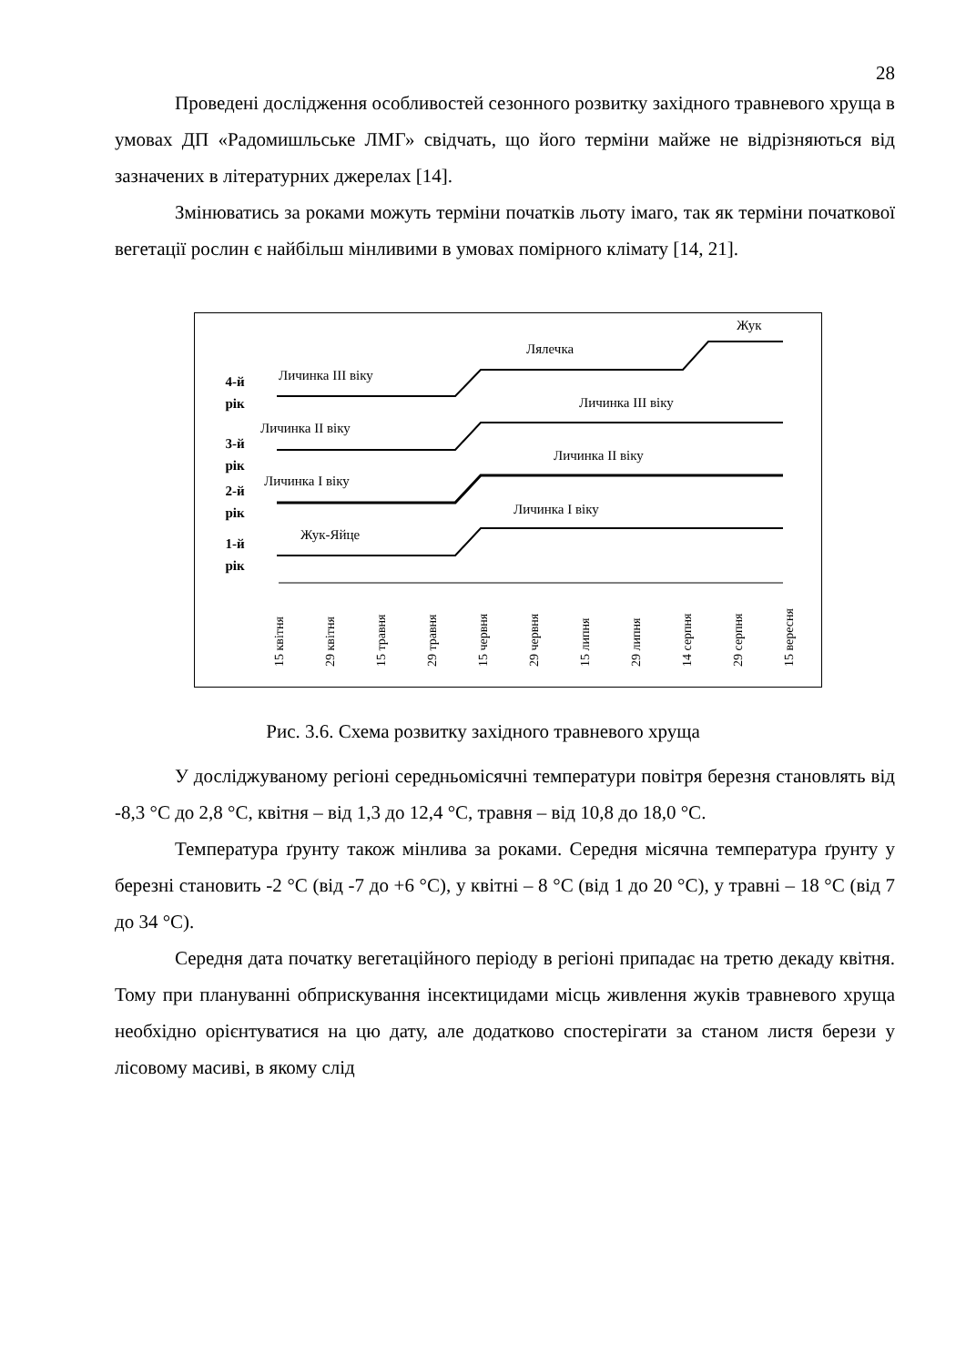28
Проведені дослідження особливостей сезонного розвитку західного травневого хруща в умовах ДП «Радомишльське ЛМГ» свідчать, що його терміни майже не відрізняються від зазначених в літературних джерелах [14].
Змінюватись за роками можуть терміни початків льоту імаго, так як терміни початкової вегетації рослин є найбільш мінливими в умовах помірного клімату [14, 21].
4-й
рік
3-й
рік
2-й
рік
1-й
рік
Личинка III віку
Лялечка
Жук
Личинка II віку
Личинка III віку
Личинка I віку
Личинка II віку
Жук-Яйце
Личинка I віку
15 квітня
29 квітня
15 травня
29 травня
15 червня
29 червня
15 липня
29 липня
14 серпня
29 серпня
15 вересня
Рис. 3.6. Схема розвитку західного травневого хруща
У досліджуваному регіоні середньомісячні температури повітря березня становлять від -8,3 °С до 2,8 °С, квітня – від 1,3 до 12,4 °С, травня – від 10,8 до 18,0 °С.
Температура ґрунту також мінлива за роками. Середня місячна температура ґрунту у березні становить -2 °С (від -7 до +6 °С), у квітні – 8 °С (від 1 до 20 °С), у травні – 18 °С (від 7 до 34 °С).
Середня дата початку вегетаційного періоду в регіоні припадає на третю декаду квітня. Тому при плануванні обприскування інсектицидами місць живлення жуків травневого хруща необхідно орієнтуватися на цю дату, але додатково спостерігати за станом листя берези у лісовому масиві, в якому слід